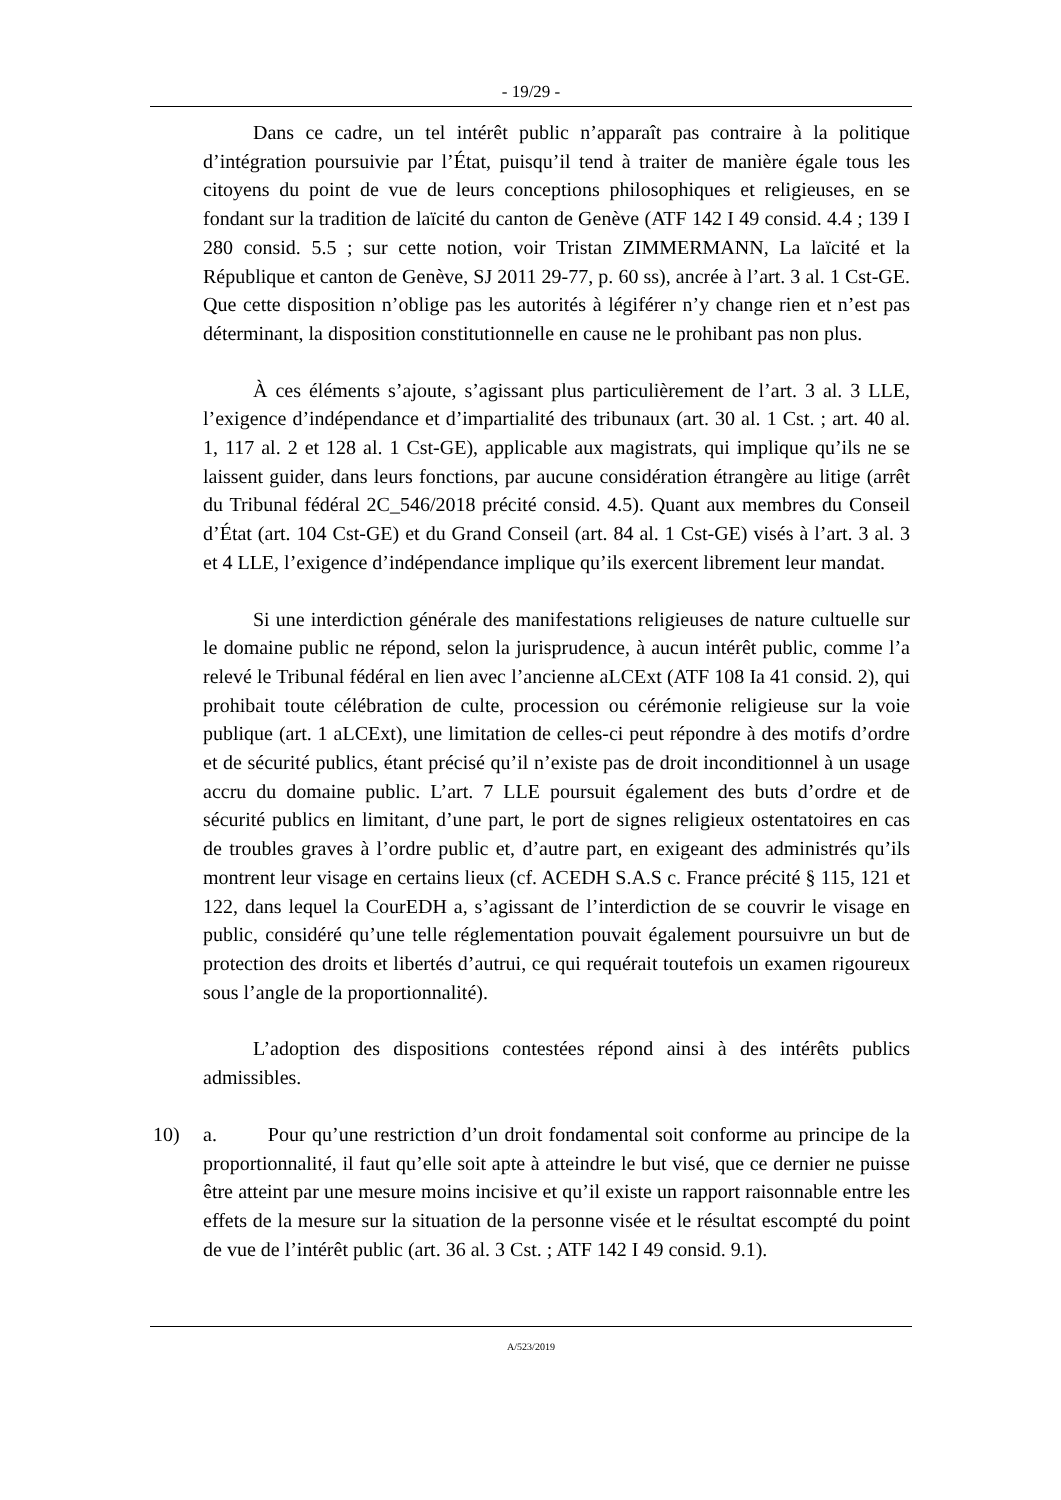- 19/29 -
Dans ce cadre, un tel intérêt public n’apparaît pas contraire à la politique d’intégration poursuivie par l’État, puisqu’il tend à traiter de manière égale tous les citoyens du point de vue de leurs conceptions philosophiques et religieuses, en se fondant sur la tradition de laïcité du canton de Genève (ATF 142 I 49 consid. 4.4 ; 139 I 280 consid. 5.5 ; sur cette notion, voir Tristan ZIMMERMANN, La laïcité et la République et canton de Genève, SJ 2011 29-77, p. 60 ss), ancrée à l’art. 3 al. 1 Cst-GE. Que cette disposition n’oblige pas les autorités à légiférer n’y change rien et n’est pas déterminant, la disposition constitutionnelle en cause ne le prohibant pas non plus.
À ces éléments s’ajoute, s’agissant plus particulièrement de l’art. 3 al. 3 LLE, l’exigence d’indépendance et d’impartialité des tribunaux (art. 30 al. 1 Cst. ; art. 40 al. 1, 117 al. 2 et 128 al. 1 Cst-GE), applicable aux magistrats, qui implique qu’ils ne se laissent guider, dans leurs fonctions, par aucune considération étrangère au litige (arrêt du Tribunal fédéral 2C_546/2018 précité consid. 4.5). Quant aux membres du Conseil d’État (art. 104 Cst-GE) et du Grand Conseil (art. 84 al. 1 Cst-GE) visés à l’art. 3 al. 3 et 4 LLE, l’exigence d’indépendance implique qu’ils exercent librement leur mandat.
Si une interdiction générale des manifestations religieuses de nature cultuelle sur le domaine public ne répond, selon la jurisprudence, à aucun intérêt public, comme l’a relevé le Tribunal fédéral en lien avec l’ancienne aLCExt (ATF 108 Ia 41 consid. 2), qui prohibait toute célébration de culte, procession ou cérémonie religieuse sur la voie publique (art. 1 aLCExt), une limitation de celles-ci peut répondre à des motifs d’ordre et de sécurité publics, étant précisé qu’il n’existe pas de droit inconditionnel à un usage accru du domaine public. L’art. 7 LLE poursuit également des buts d’ordre et de sécurité publics en limitant, d’une part, le port de signes religieux ostentatoires en cas de troubles graves à l’ordre public et, d’autre part, en exigeant des administrés qu’ils montrent leur visage en certains lieux (cf. ACEDH S.A.S c. France précité § 115, 121 et 122, dans lequel la CourEDH a, s’agissant de l’interdiction de se couvrir le visage en public, considéré qu’une telle réglementation pouvait également poursuivre un but de protection des droits et libertés d’autrui, ce qui requérait toutefois un examen rigoureux sous l’angle de la proportionnalité).
L’adoption des dispositions contestées répond ainsi à des intérêts publics admissibles.
10) a. Pour qu’une restriction d’un droit fondamental soit conforme au principe de la proportionnalité, il faut qu’elle soit apte à atteindre le but visé, que ce dernier ne puisse être atteint par une mesure moins incisive et qu’il existe un rapport raisonnable entre les effets de la mesure sur la situation de la personne visée et le résultat escompté du point de vue de l’intérêt public (art. 36 al. 3 Cst. ; ATF 142 I 49 consid. 9.1).
A/523/2019